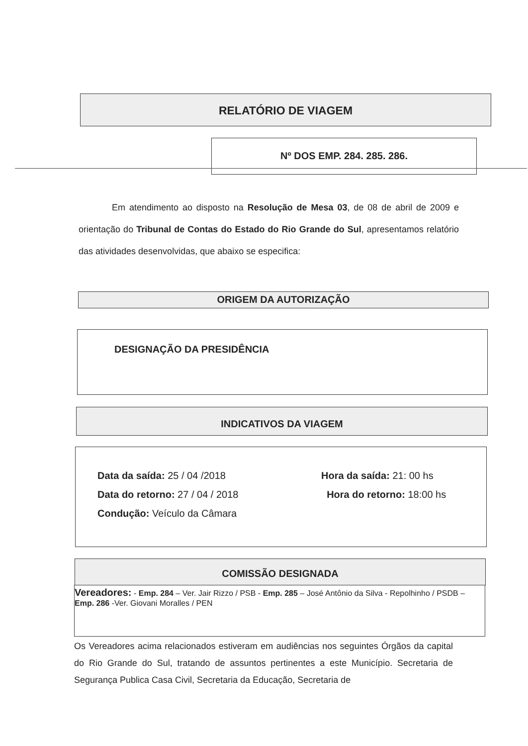RELATÓRIO DE VIAGEM
Nº DOS EMP. 284. 285. 286.
Em atendimento ao disposto na Resolução de Mesa 03, de 08 de abril de 2009 e orientação do Tribunal de Contas do Estado do Rio Grande do Sul, apresentamos relatório das atividades desenvolvidas, que abaixo se especifica:
ORIGEM DA AUTORIZAÇÃO
DESIGNAÇÃO DA PRESIDÊNCIA
INDICATIVOS DA VIAGEM
Data da saída: 25 / 04 /2018
Data do retorno: 27 / 04 / 2018
Condução: Veículo da Câmara
Hora da saída: 21: 00 hs
Hora do retorno: 18:00 hs
COMISSÃO DESIGNADA
Vereadores: - Emp. 284 – Ver. Jair Rizzo / PSB - Emp. 285 – José Antônio da Silva - Repolhinho / PSDB – Emp. 286 -Ver. Giovani Moralles / PEN
Os Vereadores acima relacionados estiveram em audiências nos seguintes Órgãos da capital do Rio Grande do Sul, tratando de assuntos pertinentes a este Município. Secretaria de Segurança Publica Casa Civil, Secretaria da Educação, Secretaria de